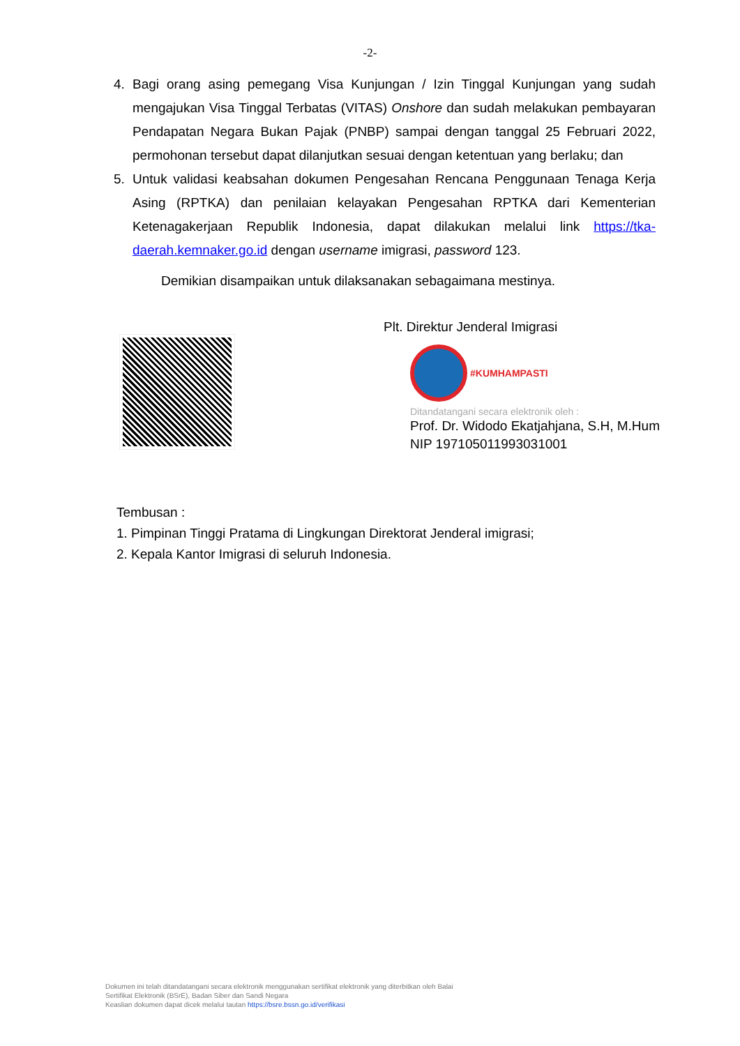-2-
4. Bagi orang asing pemegang Visa Kunjungan / Izin Tinggal Kunjungan yang sudah mengajukan Visa Tinggal Terbatas (VITAS) Onshore dan sudah melakukan pembayaran Pendapatan Negara Bukan Pajak (PNBP) sampai dengan tanggal 25 Februari 2022, permohonan tersebut dapat dilanjutkan sesuai dengan ketentuan yang berlaku; dan
5. Untuk validasi keabsahan dokumen Pengesahan Rencana Penggunaan Tenaga Kerja Asing (RPTKA) dan penilaian kelayakan Pengesahan RPTKA dari Kementerian Ketenagakerjaan Republik Indonesia, dapat dilakukan melalui link https://tka-daerah.kemnaker.go.id dengan username imigrasi, password 123.
Demikian disampaikan untuk dilaksanakan sebagaimana mestinya.
Plt. Direktur Jenderal Imigrasi
#KUMHAMPASTI
Ditandatangani secara elektronik oleh :
Prof. Dr. Widodo Ekatjahjana, S.H, M.Hum
NIP 197105011993031001
Tembusan :
1. Pimpinan Tinggi Pratama di Lingkungan Direktorat Jenderal imigrasi;
2. Kepala Kantor Imigrasi di seluruh Indonesia.
Dokumen ini telah ditandatangani secara elektronik menggunakan sertifikat elektronik yang diterbitkan oleh Balai
Sertifikat Elektronik (BSrE), Badan Siber dan Sandi Negara
Keaslian dokumen dapat dicek melalui tautan https://bsre.bssn.go.id/verifikasi